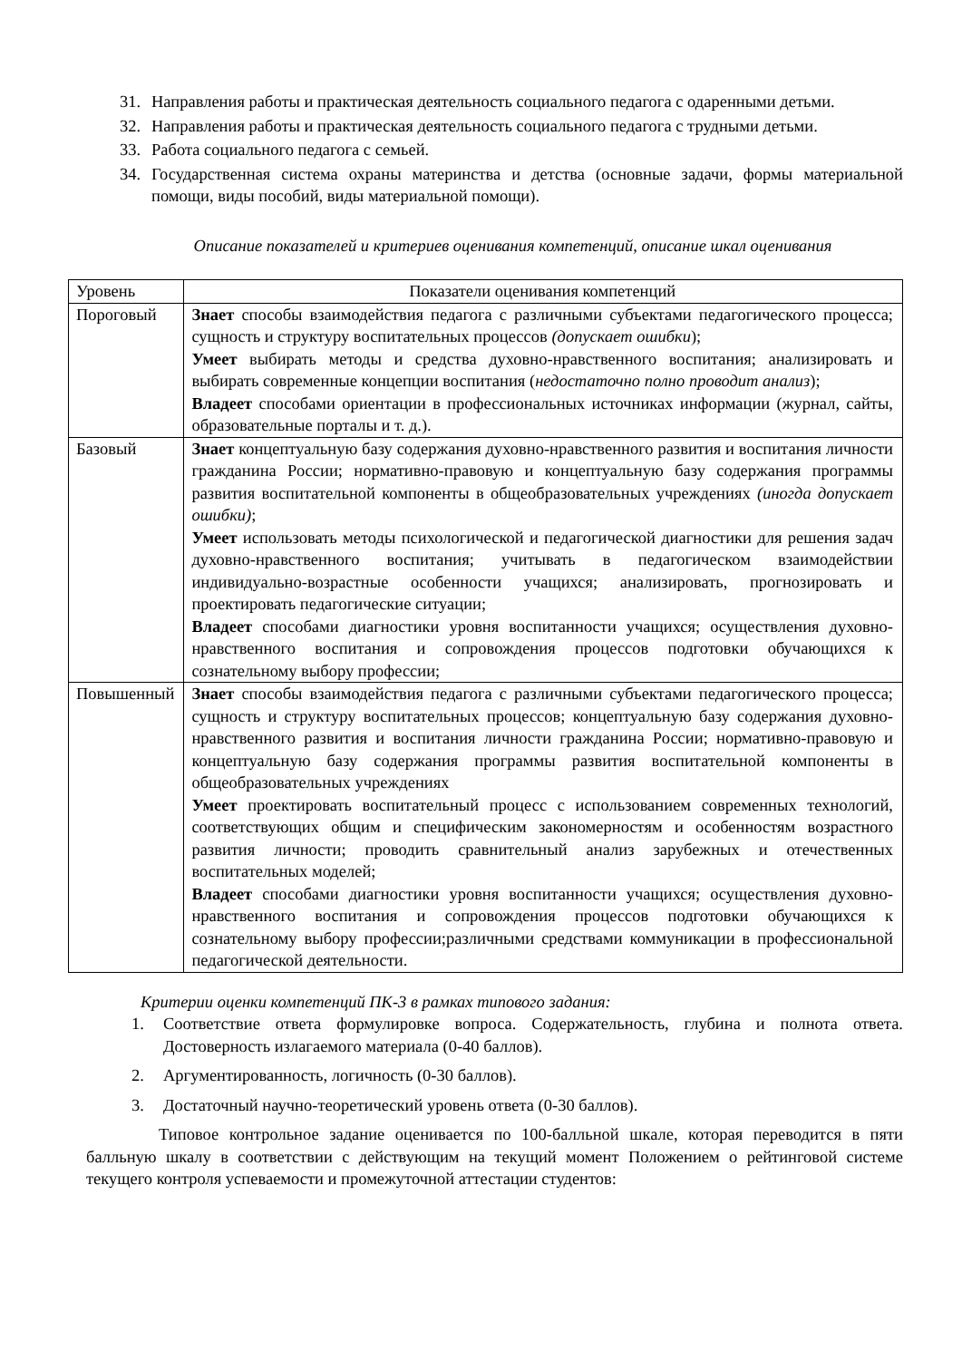31. Направления работы и практическая деятельность социального педагога с одаренными детьми.
32. Направления работы и практическая деятельность социального педагога с трудными детьми.
33. Работа социального педагога с семьей.
34. Государственная система охраны материнства и детства (основные задачи, формы материальной помощи, виды пособий, виды материальной помощи).
Описание показателей и критериев оценивания компетенций, описание шкал оценивания
| Уровень | Показатели оценивания компетенций |
| Пороговый | Знает способы взаимодействия педагога с различными субъектами педагогического процесса; сущность и структуру воспитательных процессов (допускает ошибки ); Умеет выбирать методы и средства духовно-нравственного воспитания; анализировать и выбирать современные концепции воспитания ( недостаточно полно проводит анализ ); Владеет способами ориентации в профессиональных источниках информации (журнал, сайты, образовательные порталы и т. д.). |
| Базовый | Знает концептуальную базу содержания духовно-нравственного развития и воспитания личности гражданина России; нормативно-правовую и концептуальную базу содержания программы развития воспитательной компоненты в общеобразовательных учреждениях (иногда допускает ошибки) ; Умеет использовать методы психологической и педагогической диагностики для решения задач духовно-нравственного воспитания; учитывать в педагогическом взаимодействии индивидуально-возрастные особенности учащихся; анализировать, прогнозировать и проектировать педагогические ситуации; Владеет способами диагностики уровня воспитанности учащихся; осуществления духовно-нравственного воспитания и сопровождения процессов подготовки обучающихся к сознательному выбору профессии; |
| Повышенный | Знает способы взаимодействия педагога с различными субъектами педагогического процесса; сущность и структуру воспитательных процессов; концептуальную базу содержания духовно-нравственного развития и воспитания личности гражданина России; нормативно-правовую и концептуальную базу содержания программы развития воспитательной компоненты в общеобразовательных учреждениях Умеет проектировать воспитательный процесс с использованием современных технологий, соответствующих общим и специфическим закономерностям и особенностям возрастного развития личности; проводить сравнительный анализ зарубежных и отечественных воспитательных моделей; Владеет способами диагностики уровня воспитанности учащихся; осуществления духовно-нравственного воспитания и сопровождения процессов подготовки обучающихся к сознательному выбору профессии;различными средствами коммуникации в профессиональной педагогической деятельности. |
Критерии оценки компетенций ПК-3 в рамках типового задания:
1. Соответствие ответа формулировке вопроса. Содержательность, глубина и полнота ответа. Достоверность излагаемого материала (0-40 баллов).
2. Аргументированность, логичность (0-30 баллов).
3. Достаточный научно-теоретический уровень ответа (0-30 баллов).
Типовое контрольное задание оценивается по 100-балльной шкале, которая переводится в пяти балльную шкалу в соответствии с действующим на текущий момент Положением о рейтинговой системе текущего контроля успеваемости и промежуточной аттестации студентов: